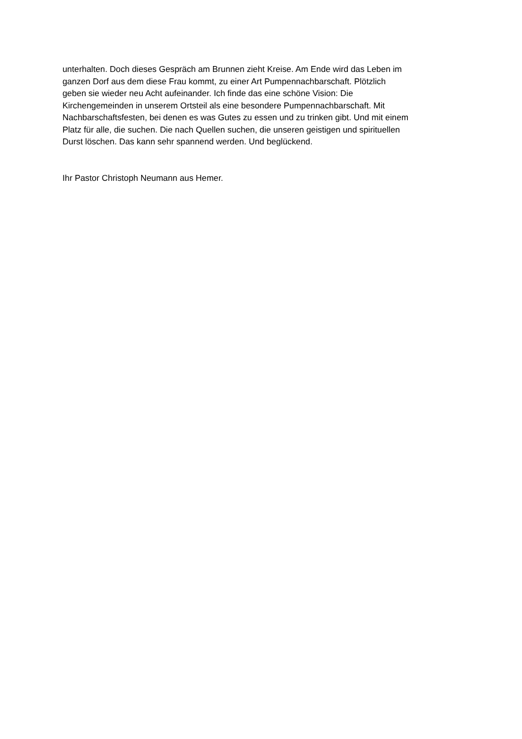unterhalten. Doch dieses Gespräch am Brunnen zieht Kreise. Am Ende wird das Leben im
ganzen Dorf aus dem diese Frau kommt, zu einer Art Pumpennachbarschaft. Plötzlich
geben sie wieder neu Acht aufeinander. Ich finde das eine schöne Vision: Die
Kirchengemeinden in unserem Ortsteil als eine besondere Pumpennachbarschaft. Mit
Nachbarschaftsfesten, bei denen es was Gutes zu essen und zu trinken gibt. Und mit einem
Platz für alle, die suchen. Die nach Quellen suchen, die unseren geistigen und spirituellen
Durst löschen. Das kann sehr spannend werden. Und beglückend.
Ihr Pastor Christoph Neumann aus Hemer.